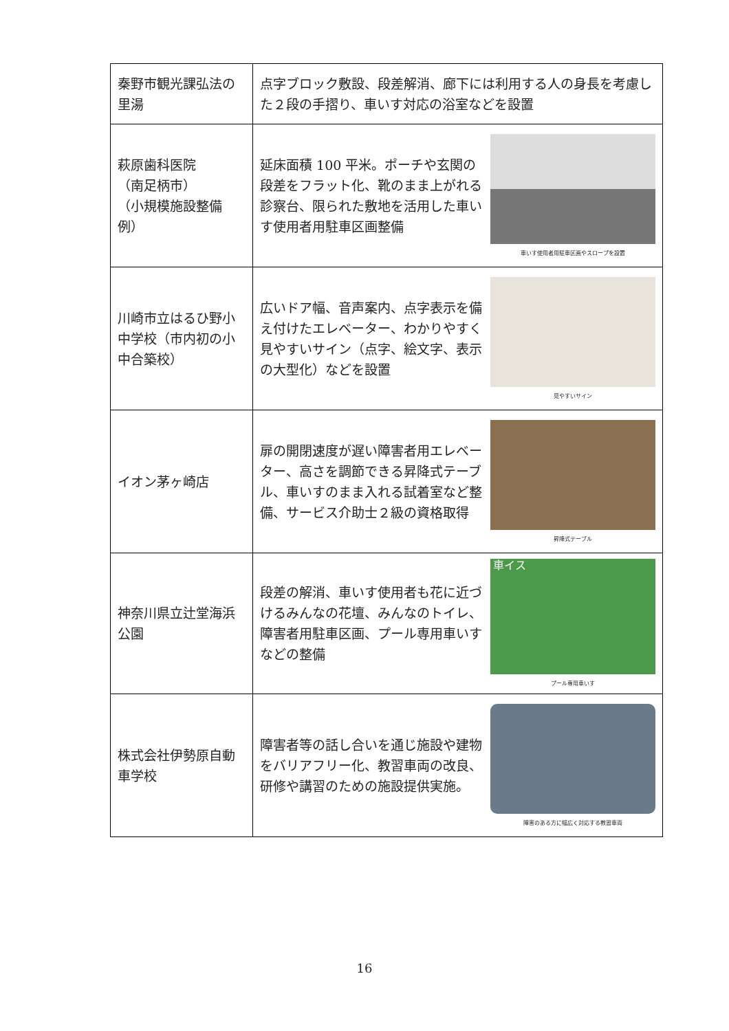| 秦野市観光課弘法の里湯 | 点字ブロック敷設、段差解消、廊下には利用する人の身長を考慮した２段の手摺り、車いす対応の浴室などを設置 |
| 萩原歯科医院 （南足柄市） （小規模施設整備例） | 延床面積 100 平米。ポーチや玄関の段差をフラット化、靴のまま上がれる診察台、限られた敷地を活用した車いす使用者用駐車区画整備 車いす使用者用駐車区画やスロープを設置 |
| 川崎市立はるひ野小中学校（市内初の小中合築校） | 広いドア幅、音声案内、点字表示を備え付けたエレベーター、わかりやすく見やすいサイン（点字、絵文字、表示の大型化）などを設置 見やすいサイン |
| イオン茅ヶ崎店 | 扉の開閉速度が遅い障害者用エレベーター、高さを調節できる昇降式テーブル、車いすのまま入れる試着室など整備、サービス介助士２級の資格取得 昇降式テーブル |
| 神奈川県立辻堂海浜公園 | 段差の解消、車いす使用者も花に近づけるみんなの花壇、みんなのトイレ、障害者用駐車区画、プール専用車いすなどの整備 車イス プール専用車いす |
| 株式会社伊勢原自動車学校 | 障害者等の話し合いを通じ施設や建物をバリアフリー化、教習車両の改良、研修や講習のための施設提供実施。 障害のある方に幅広く対応する教習車両 |
16